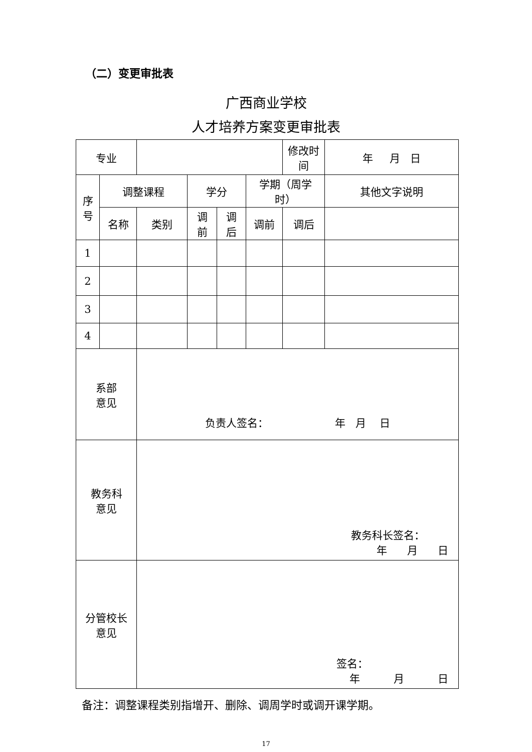（二）变更审批表
广西商业学校
人才培养方案变更审批表
| 专业 | | | | | | 修改时间 | 年 月 日 |
| 序 号 | 调整课程 | | 学分 | | 学期（周学 时） | | 其他文字说明 |
| | 名称 | 类别 | 调 前 | 调 后 | 调前 | 调后 | |
| 1 | | | | | | | |
| 2 | | | | | | | |
| 3 | | | | | | | |
| 4 | | | | | | | |
| 系部 意见 | | 负责人签名： 年 月 日 | | | | | |
| 教务科 意见 | | 教务科长签名： 年 月 日 | | | | | |
| 分管校长 意见 | | 签名： 年 月 日 | | | | | |
备注：调整课程类别指增开、删除、调周学时或调开课学期。
17